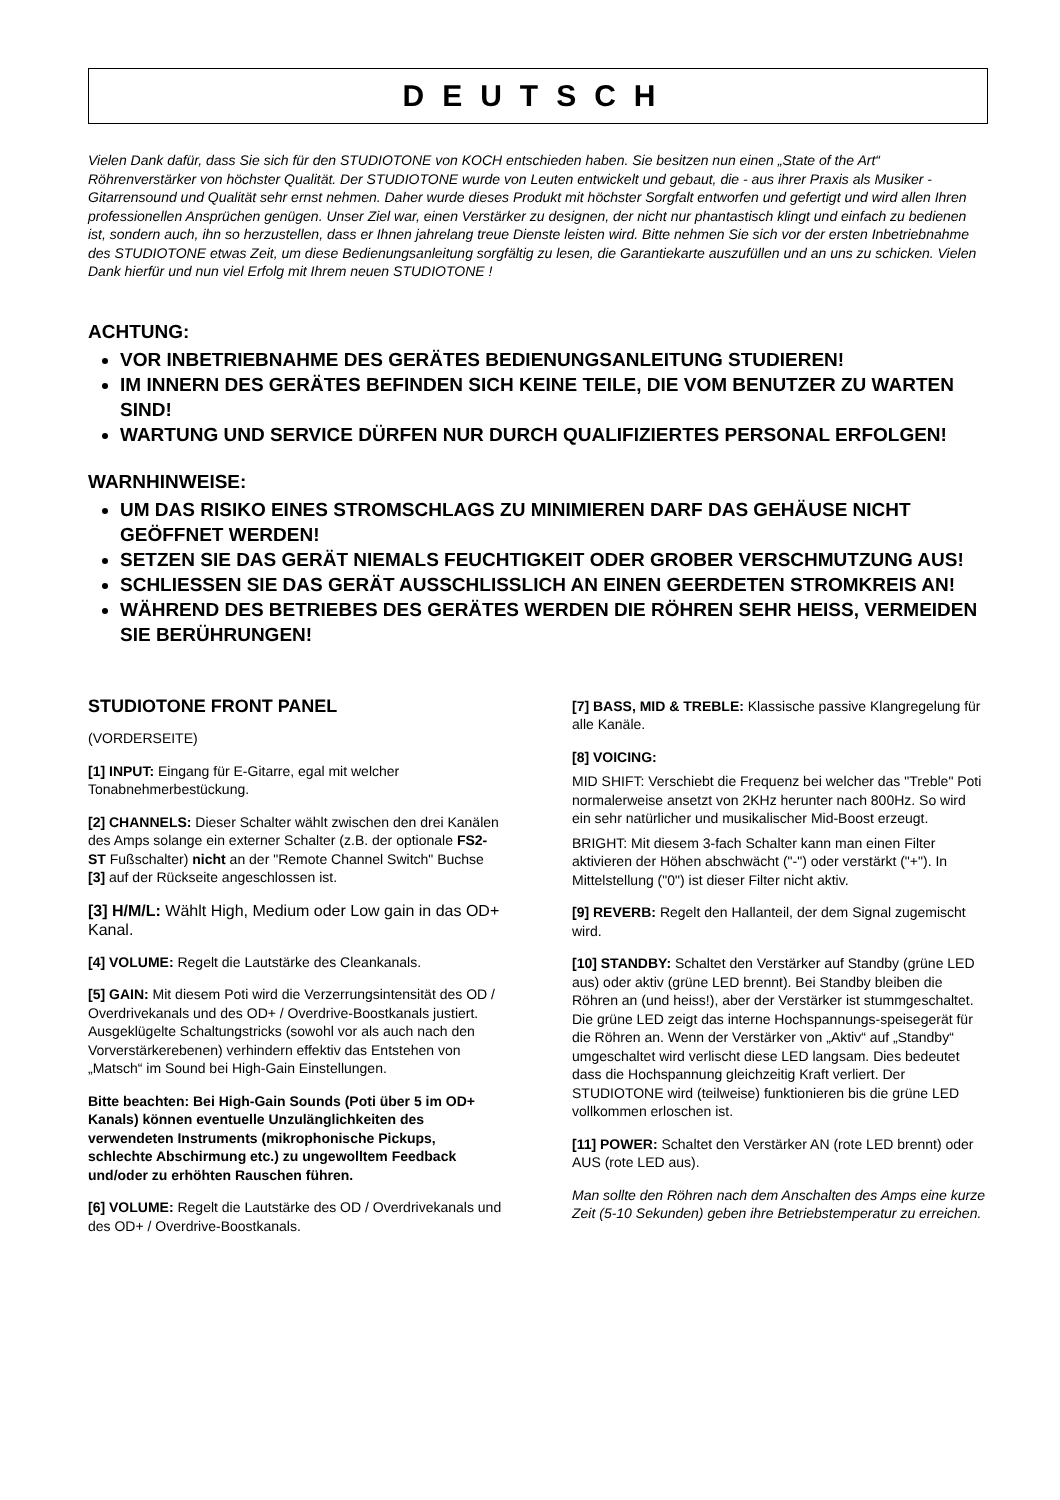DEUTSCH
Vielen Dank dafür, dass Sie sich für den STUDIOTONE von KOCH entschieden haben. Sie besitzen nun einen „State of the Art“ Röhrenverstärker von höchster Qualität. Der STUDIOTONE wurde von Leuten entwickelt und gebaut, die - aus ihrer Praxis als Musiker - Gitarrensound und Qualität sehr ernst nehmen. Daher wurde dieses Produkt mit höchster Sorgfalt entworfen und gefertigt und wird allen Ihren professionellen Ansprüchen genügen. Unser Ziel war, einen Verstärker zu designen, der nicht nur phantastisch klingt und einfach zu bedienen ist, sondern auch, ihn so herzustellen, dass er Ihnen jahrelang treue Dienste leisten wird. Bitte nehmen Sie sich vor der ersten Inbetriebnahme des STUDIOTONE etwas Zeit, um diese Bedienungsanleitung sorgfältig zu lesen, die Garantiekarte auszufüllen und an uns zu schicken. Vielen Dank hierfür und nun viel Erfolg mit Ihrem neuen STUDIOTONE !
ACHTUNG:
VOR INBETRIEBNAHME DES GERÄTES BEDIENUNGSANLEITUNG STUDIEREN!
IM INNERN DES GERÄTES BEFINDEN SICH KEINE TEILE, DIE VOM BENUTZER ZU WARTEN SIND!
WARTUNG UND SERVICE DÜRFEN NUR DURCH QUALIFIZIERTES PERSONAL ERFOLGEN!
WARNHINWEISE:
UM DAS RISIKO EINES STROMSCHLAGS ZU MINIMIEREN DARF DAS GEHÄUSE NICHT GEÖFFNET WERDEN!
SETZEN SIE DAS GERÄT NIEMALS FEUCHTIGKEIT ODER GROBER VERSCHMUTZUNG AUS!
SCHLIESSEN SIE DAS GERÄT AUSSCHLISSLICH AN EINEN GEERDETEN STROMKREIS AN!
WÄHREND DES BETRIEBES DES GERÄTES WERDEN DIE RÖHREN SEHR HEISS, VERMEIDEN SIE BERÜHRUNGEN!
STUDIOTONE FRONT PANEL
(VORDERSEITE)
[1] INPUT: Eingang für E-Gitarre, egal mit welcher Tonabnehmerbestückung.
[2] CHANNELS: Dieser Schalter wählt zwischen den drei Kanälen des Amps solange ein externer Schalter (z.B. der optionale FS2-ST Fußschalter) nicht an der "Remote Channel Switch" Buchse [3] auf der Rückseite angeschlossen ist.
[3] H/M/L: Wählt High, Medium oder Low gain in das OD+ Kanal.
[4] VOLUME: Regelt die Lautstärke des Cleankanals.
[5] GAIN: Mit diesem Poti wird die Verzerrungsintensität des OD / Overdrivekanals und des OD+ / Overdrive-Boostkanals justiert.
Ausgeklügelte Schaltungstricks (sowohl vor als auch nach den Vorverstärkerebenen) verhindern effektiv das Entstehen von „Matsch“ im Sound bei High-Gain Einstellungen.
Bitte beachten: Bei High-Gain Sounds (Poti über 5 im OD+ Kanals) können eventuelle Unzulänglichkeiten des verwendeten Instruments (mikrophonische Pickups, schlechte Abschirmung etc.) zu ungewolltem Feedback und/oder zu erhöhten Rauschen führen.
[6] VOLUME: Regelt die Lautstärke des OD / Overdrivekanals und des OD+ / Overdrive-Boostkanals.
[7] BASS, MID & TREBLE: Klassische passive Klangregelung für alle Kanäle.
[8] VOICING:
MID SHIFT: Verschiebt die Frequenz bei welcher das "Treble" Poti normalerweise ansetzt von 2KHz herunter nach 800Hz. So wird ein sehr natürlicher und musikalischer Mid-Boost erzeugt.
BRIGHT: Mit diesem 3-fach Schalter kann man einen Filter aktivieren der Höhen abschwächt ("-") oder verstärkt ("+"). In Mittelstellung ("0") ist dieser Filter nicht aktiv.
[9] REVERB: Regelt den Hallanteil, der dem Signal zugemischt wird.
[10] STANDBY: Schaltet den Verstärker auf Standby (grüne LED aus) oder aktiv (grüne LED brennt). Bei Standby bleiben die Röhren an (und heiss!), aber der Verstärker ist stummgeschaltet.
Die grüne LED zeigt das interne Hochspannungs-speisegerät für die Röhren an. Wenn der Verstärker von „Aktiv“ auf „Standby“ umgeschaltet wird verlischt diese LED langsam. Dies bedeutet dass die Hochspannung gleichzeitig Kraft verliert. Der STUDIOTONE wird (teilweise) funktionieren bis die grüne LED vollkommen erloschen ist.
[11] POWER: Schaltet den Verstärker AN (rote LED brennt) oder AUS (rote LED aus).
Man sollte den Röhren nach dem Anschalten des Amps eine kurze Zeit (5-10 Sekunden) geben ihre Betriebstemperatur zu erreichen.